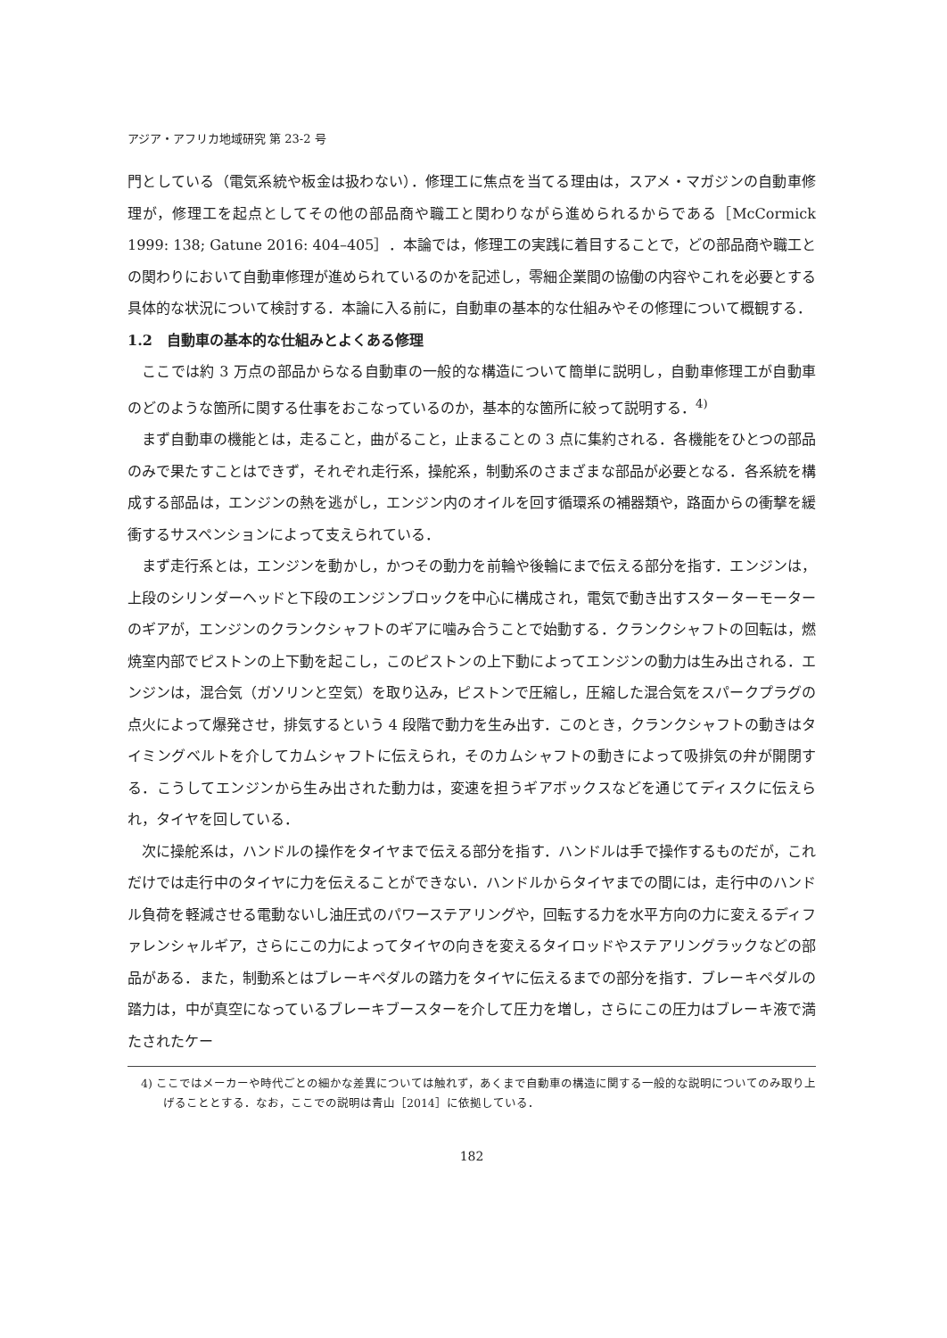アジア・アフリカ地域研究 第 23-2 号
門としている（電気系統や板金は扱わない）．修理工に焦点を当てる理由は，スアメ・マガジンの自動車修理が，修理工を起点としてその他の部品商や職工と関わりながら進められるからである［McCormick 1999: 138; Gatune 2016: 404–405］．本論では，修理工の実践に着目することで，どの部品商や職工との関わりにおいて自動車修理が進められているのかを記述し，零細企業間の協働の内容やこれを必要とする具体的な状況について検討する．本論に入る前に，自動車の基本的な仕組みやその修理について概観する．
1.2　自動車の基本的な仕組みとよくある修理
ここでは約 3 万点の部品からなる自動車の一般的な構造について簡単に説明し，自動車修理工が自動車のどのような箇所に関する仕事をおこなっているのか，基本的な箇所に絞って説明する．<sup>4)</sup>
まず自動車の機能とは，走ること，曲がること，止まることの 3 点に集約される．各機能をひとつの部品のみで果たすことはできず，それぞれ走行系，操舵系，制動系のさまざまな部品が必要となる．各系統を構成する部品は，エンジンの熱を逃がし，エンジン内のオイルを回す循環系の補器類や，路面からの衝撃を緩衝するサスペンションによって支えられている．
まず走行系とは，エンジンを動かし，かつその動力を前輪や後輪にまで伝える部分を指す．エンジンは，上段のシリンダーヘッドと下段のエンジンブロックを中心に構成され，電気で動き出すスターターモーターのギアが，エンジンのクランクシャフトのギアに噛み合うことで始動する．クランクシャフトの回転は，燃焼室内部でピストンの上下動を起こし，このピストンの上下動によってエンジンの動力は生み出される．エンジンは，混合気（ガソリンと空気）を取り込み，ピストンで圧縮し，圧縮した混合気をスパークプラグの点火によって爆発させ，排気するという 4 段階で動力を生み出す．このとき，クランクシャフトの動きはタイミングベルトを介してカムシャフトに伝えられ，そのカムシャフトの動きによって吸排気の弁が開閉する．こうしてエンジンから生み出された動力は，変速を担うギアボックスなどを通じてディスクに伝えられ，タイヤを回している．
次に操舵系は，ハンドルの操作をタイヤまで伝える部分を指す．ハンドルは手で操作するものだが，これだけでは走行中のタイヤに力を伝えることができない．ハンドルからタイヤまでの間には，走行中のハンドル負荷を軽減させる電動ないし油圧式のパワーステアリングや，回転する力を水平方向の力に変えるディファレンシャルギア，さらにこの力によってタイヤの向きを変えるタイロッドやステアリングラックなどの部品がある．また，制動系とはブレーキペダルの踏力をタイヤに伝えるまでの部分を指す．ブレーキペダルの踏力は，中が真空になっているブレーキブースターを介して圧力を増し，さらにこの圧力はブレーキ液で満たされたケー
4) ここではメーカーや時代ごとの細かな差異については触れず，あくまで自動車の構造に関する一般的な説明についてのみ取り上げることとする．なお，ここでの説明は青山［2014］に依拠している．
182